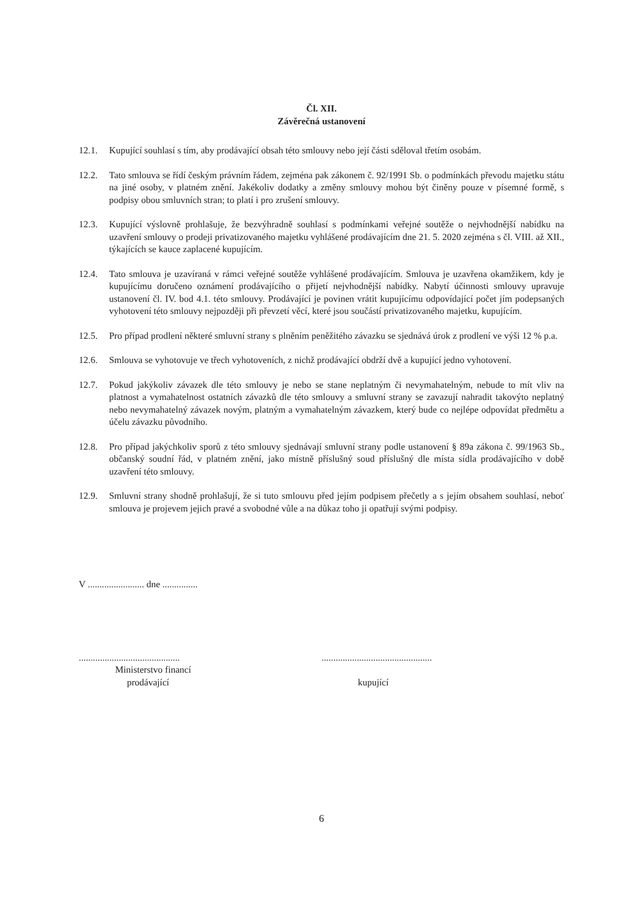Čl. XII.
Závěrečná ustanovení
12.1. Kupující souhlasí s tím, aby prodávající obsah této smlouvy nebo její části sděloval třetím osobám.
12.2. Tato smlouva se řídí českým právním řádem, zejména pak zákonem č. 92/1991 Sb. o podmínkách převodu majetku státu na jiné osoby, v platném znění. Jakékoliv dodatky a změny smlouvy mohou být činěny pouze v písemné formě, s podpisy obou smluvních stran; to platí i pro zrušení smlouvy.
12.3. Kupující výslovně prohlašuje, že bezvýhradně souhlasí s podmínkami veřejné soutěže o nejvhodnější nabídku na uzavření smlouvy o prodeji privatizovaného majetku vyhlášené prodávajícím dne 21. 5. 2020 zejména s čl. VIII. až XII., týkajících se kauce zaplacené kupujícím.
12.4. Tato smlouva je uzavíraná v rámci veřejné soutěže vyhlášené prodávajícím. Smlouva je uzavřena okamžikem, kdy je kupujícímu doručeno oznámení prodávajícího o přijetí nejvhodnější nabídky. Nabytí účinnosti smlouvy upravuje ustanovení čl. IV. bod 4.1. této smlouvy. Prodávající je povinen vrátit kupujícímu odpovídající počet jím podepsaných vyhotovení této smlouvy nejpozději při převzetí věcí, které jsou součástí privatizovaného majetku, kupujícím.
12.5. Pro případ prodlení některé smluvní strany s plněním peněžitého závazku se sjednává úrok z prodlení ve výši 12 % p.a.
12.6. Smlouva se vyhotovuje ve třech vyhotoveních, z nichž prodávající obdrží dvě a kupující jedno vyhotovení.
12.7. Pokud jakýkoliv závazek dle této smlouvy je nebo se stane neplatným či nevymahatelným, nebude to mít vliv na platnost a vymahatelnost ostatních závazků dle této smlouvy a smluvní strany se zavazují nahradit takovýto neplatný nebo nevymahatelný závazek novým, platným a vymahatelným závazkem, který bude co nejlépe odpovídat předmětu a účelu závazku původního.
12.8. Pro případ jakýchkoliv sporů z této smlouvy sjednávají smluvní strany podle ustanovení § 89a zákona č. 99/1963 Sb., občanský soudní řád, v platném znění, jako místně příslušný soud příslušný dle místa sídla prodávajícího v době uzavření této smlouvy.
12.9. Smluvní strany shodně prohlašují, že si tuto smlouvu před jejím podpisem přečetly a s jejím obsahem souhlasí, neboť smlouva je projevem jejich pravé a svobodné vůle a na důkaz toho ji opatřují svými podpisy.
V ........................ dne ...............
...........................................
Ministerstvo financí
prodávající
...............................................
kupující
6